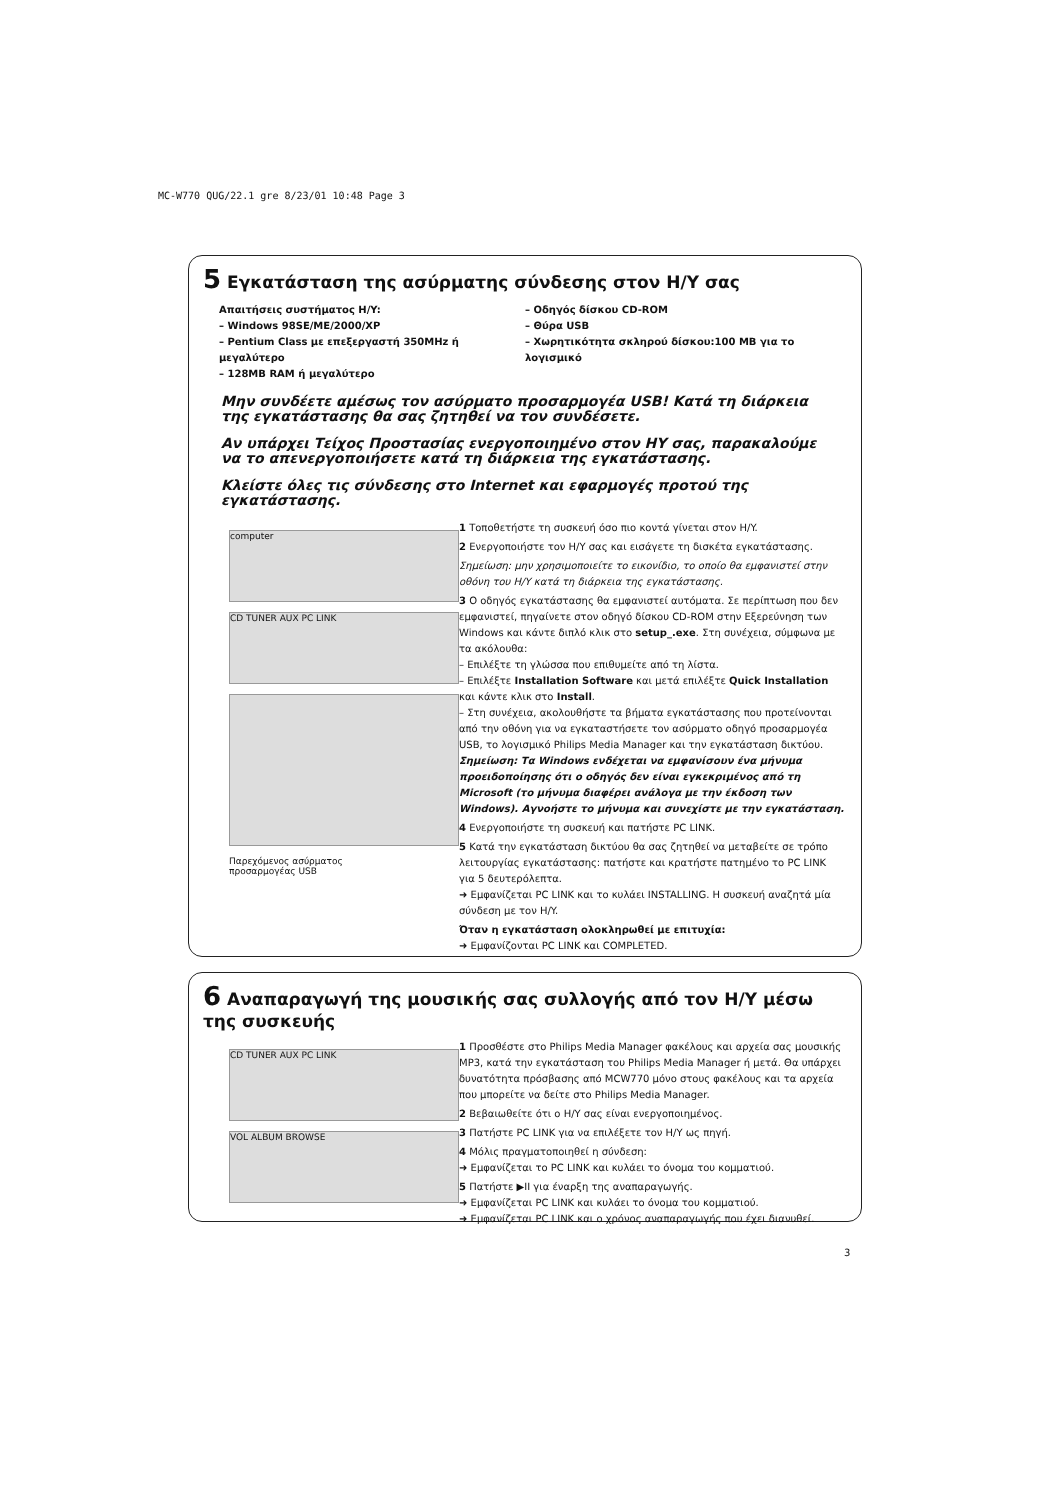MC-W770 QUG/22.1 gre 8/23/01 10:48 Page 3
5 Εγκατάσταση της ασύρματης σύνδεσης στον H/Y σας
Απαιτήσεις συστήματος H/Y:
– Windows 98SE/ME/2000/XP
– Pentium Class με επεξεργαστή 350MHz ή μεγαλύτερο
– 128MB RAM ή μεγαλύτερο
– Οδηγός δίσκου CD-ROM
– Θύρα USB
– Χωρητικότητα σκληρού δίσκου:100 MB για το λογισμικό
Μην συνδέετε αμέσως τον ασύρματο προσαρμογέα USB! Κατά τη διάρκεια της εγκατάστασης θα σας ζητηθεί να τον συνδέσετε.
Αν υπάρχει Τείχος Προστασίας ενεργοποιημένο στον HY σας, παρακαλούμε να το απενεργοποιήσετε κατά τη διάρκεια της εγκατάστασης.
Κλείστε όλες τις σύνδεσης στο Internet και εφαρμογές προτού της εγκατάστασης.
computer
CD TUNER AUX PC LINK
Παρεχόμενος ασύρματος
προσαρμογέας USB
1 Τοποθετήστε τη συσκευή όσο πιο κοντά γίνεται στον H/Y.
2 Ενεργοποιήστε τον H/Y σας και εισάγετε τη δισκέτα εγκατάστασης.
Σημείωση: μην χρησιμοποιείτε το εικονίδιο, το οποίο θα εμφανιστεί στην οθόνη του H/Y κατά τη διάρκεια της εγκατάστασης.
3 Ο οδηγός εγκατάστασης θα εμφανιστεί αυτόματα. Σε περίπτωση που δεν εμφανιστεί, πηγαίνετε στον οδηγό δίσκου CD-ROM στην Εξερεύνηση των Windows και κάντε διπλό κλικ στο setup_.exe. Στη συνέχεια, σύμφωνα με τα ακόλουθα:
– Επιλέξτε τη γλώσσα που επιθυμείτε από τη λίστα.
– Επιλέξτε Installation Software και μετά επιλέξτε Quick Installation και κάντε κλικ στο Install.
– Στη συνέχεια, ακολουθήστε τα βήματα εγκατάστασης που προτείνονται από την οθόνη για να εγκαταστήσετε τον ασύρματο οδηγό προσαρμογέα USB, το λογισμικό Philips Media Manager και την εγκατάσταση δικτύου.
Σημείωση: Τα Windows ενδέχεται να εμφανίσουν ένα μήνυμα προειδοποίησης ότι ο οδηγός δεν είναι εγκεκριμένος από τη Microsoft (το μήνυμα διαφέρει ανάλογα με την έκδοση των Windows). Αγνοήστε το μήνυμα και συνεχίστε με την εγκατάσταση.
4 Ενεργοποιήστε τη συσκευή και πατήστε PC LINK.
5 Κατά την εγκατάσταση δικτύου θα σας ζητηθεί να μεταβείτε σε τρόπο λειτουργίας εγκατάστασης: πατήστε και κρατήστε πατημένο το PC LINK για 5 δευτερόλεπτα.
➜ Εμφανίζεται PC LINK και το κυλάει INSTALLING. Η συσκευή αναζητά μία σύνδεση με τον H/Y.
Όταν η εγκατάσταση ολοκληρωθεί με επιτυχία:
➜ Εμφανίζονται PC LINK και COMPLETED.
6 Αναπαραγωγή της μουσικής σας συλλογής από τον H/Y μέσω της συσκευής
CD TUNER AUX PC LINK
VOL ALBUM BROWSE
1 Προσθέστε στο Philips Media Manager φακέλους και αρχεία σας μουσικής MP3, κατά την εγκατάσταση του Philips Media Manager ή μετά. Θα υπάρχει δυνατότητα πρόσβασης από MCW770 μόνο στους φακέλους και τα αρχεία που μπορείτε να δείτε στο Philips Media Manager.
2 Βεβαιωθείτε ότι ο H/Y σας είναι ενεργοποιημένος.
3 Πατήστε PC LINK για να επιλέξετε τον H/Y ως πηγή.
4 Μόλις πραγματοποιηθεί η σύνδεση:
➜ Εμφανίζεται το PC LINK και κυλάει το όνομα του κομματιού.
5 Πατήστε ▶II για έναρξη της αναπαραγωγής.
➜ Εμφανίζεται PC LINK και κυλάει το όνομα του κομματιού.
➜ Εμφανίζεται PC LINK και ο χρόνος αναπαραγωγής που έχει διανυθεί.
3